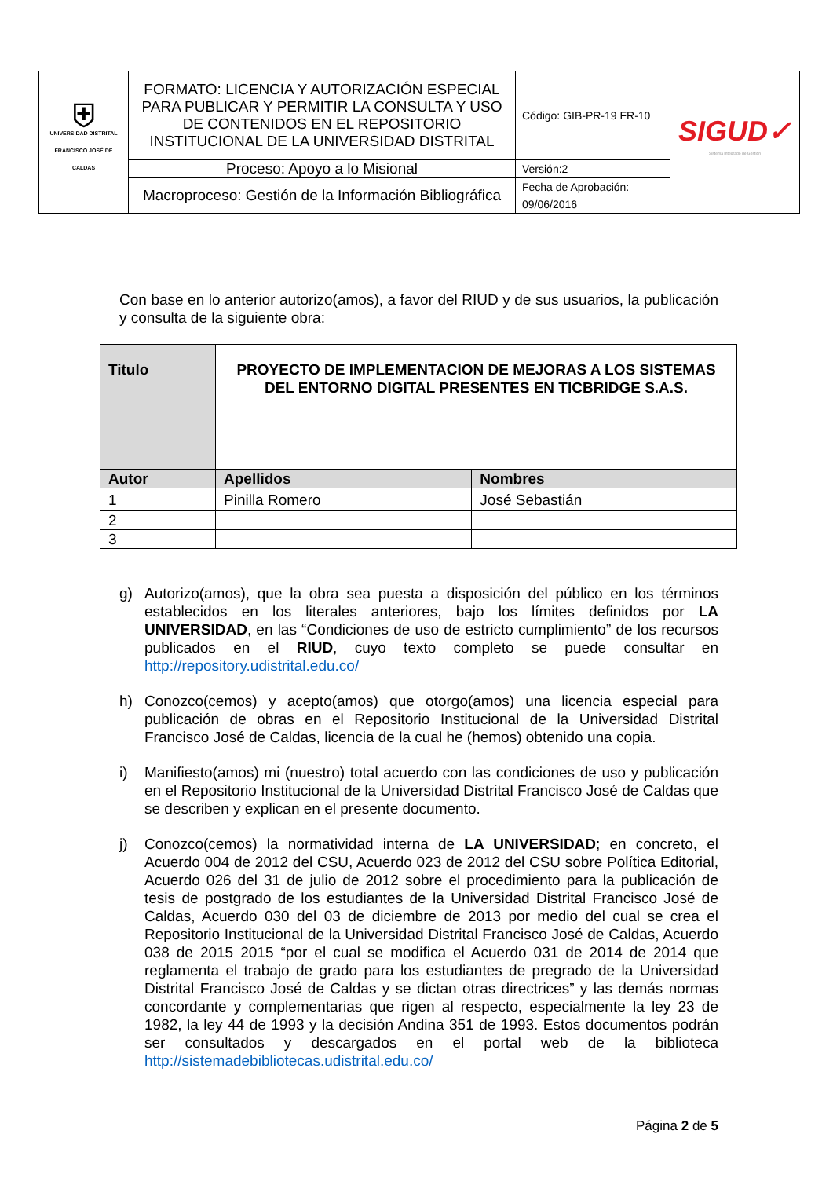| ⛨ UNIVERSIDAD DISTRITAL FRANCISCO JOSÉ DE CALDAS | FORMATO: LICENCIA Y AUTORIZACIÓN ESPECIAL PARA PUBLICAR Y PERMITIR LA CONSULTA Y USO DE CONTENIDOS EN EL REPOSITORIO INSTITUCIONAL DE LA UNIVERSIDAD DISTRITAL | Código: GIB-PR-19 FR-10 | SIGUD✓ Sistema Integrado de Gestión |
| | Proceso: Apoyo a lo Misional | Versión:2 | |
| | Macroproceso: Gestión de la Información Bibliográfica | Fecha de Aprobación: 09/06/2016 | |
Con base en lo anterior autorizo(amos), a favor del RIUD y de sus usuarios, la publicación y consulta de la siguiente obra:
| Titulo | PROYECTO DE IMPLEMENTACION DE MEJORAS A LOS SISTEMAS DEL ENTORNO DIGITAL PRESENTES EN TICBRIDGE S.A.S. | |
| Autor | Apellidos | Nombres |
| 1 | Pinilla Romero | José Sebastián |
| 2 | | |
| 3 | | |
g) Autorizo(amos), que la obra sea puesta a disposición del público en los términos establecidos en los literales anteriores, bajo los límites definidos por LA UNIVERSIDAD, en las “Condiciones de uso de estricto cumplimiento” de los recursos publicados en el RIUD, cuyo texto completo se puede consultar en http://repository.udistrital.edu.co/
h) Conozco(cemos) y acepto(amos) que otorgo(amos) una licencia especial para publicación de obras en el Repositorio Institucional de la Universidad Distrital Francisco José de Caldas, licencia de la cual he (hemos) obtenido una copia.
i) Manifiesto(amos) mi (nuestro) total acuerdo con las condiciones de uso y publicación en el Repositorio Institucional de la Universidad Distrital Francisco José de Caldas que se describen y explican en el presente documento.
j) Conozco(cemos) la normatividad interna de LA UNIVERSIDAD; en concreto, el Acuerdo 004 de 2012 del CSU, Acuerdo 023 de 2012 del CSU sobre Política Editorial, Acuerdo 026 del 31 de julio de 2012 sobre el procedimiento para la publicación de tesis de postgrado de los estudiantes de la Universidad Distrital Francisco José de Caldas, Acuerdo 030 del 03 de diciembre de 2013 por medio del cual se crea el Repositorio Institucional de la Universidad Distrital Francisco José de Caldas, Acuerdo 038 de 2015 2015 “por el cual se modifica el Acuerdo 031 de 2014 de 2014 que reglamenta el trabajo de grado para los estudiantes de pregrado de la Universidad Distrital Francisco José de Caldas y se dictan otras directrices” y las demás normas concordante y complementarias que rigen al respecto, especialmente la ley 23 de 1982, la ley 44 de 1993 y la decisión Andina 351 de 1993. Estos documentos podrán ser consultados y descargados en el portal web de la biblioteca http://sistemadebibliotecas.udistrital.edu.co/
Página 2 de 5